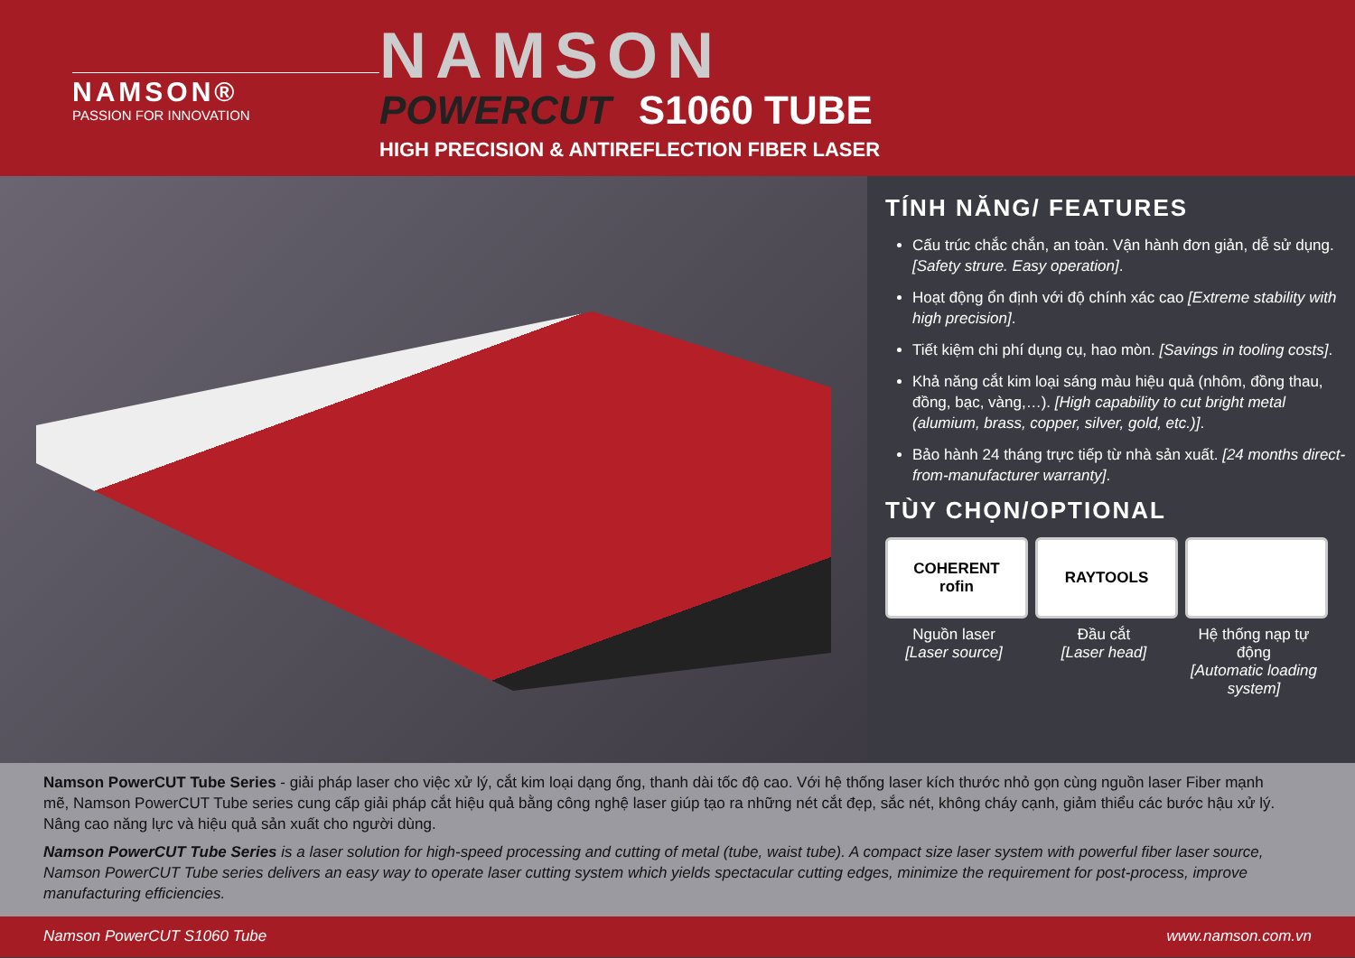NAMSON®
PASSION FOR INNOVATION
NAMSON
POWERCUT S1060 TUBE
HIGH PRECISION & ANTIREFLECTION FIBER LASER
TÍNH NĂNG/ FEATURES
Cấu trúc chắc chắn, an toàn. Vận hành đơn giản, dễ sử dụng. [Safety strure. Easy operation].
Hoạt động ổn định với độ chính xác cao [Extreme stability with high precision].
Tiết kiệm chi phí dụng cụ, hao mòn. [Savings in tooling costs].
Khả năng cắt kim loại sáng màu hiệu quả (nhôm, đồng thau, đồng, bạc, vàng,…). [High capability to cut bright metal (alumium, brass, copper, silver, gold, etc.)].
Bảo hành 24 tháng trực tiếp từ nhà sản xuất. [24 months direct-from-manufacturer warranty].
TÙY CHỌN/OPTIONAL
COHERENT
rofin
Nguồn laser
[Laser source]
RAYTOOLS
Đầu cắt
[Laser head]
Hệ thống nạp tự động
[Automatic loading system]
Namson PowerCUT Tube Series - giải pháp laser cho việc xử lý, cắt kim loại dạng ống, thanh dài tốc độ cao. Với hệ thống laser kích thước nhỏ gọn cùng nguồn laser Fiber mạnh mẽ, Namson PowerCUT Tube series cung cấp giải pháp cắt hiệu quả bằng công nghệ laser giúp tạo ra những nét cắt đẹp, sắc nét, không cháy cạnh, giảm thiểu các bước hậu xử lý. Nâng cao năng lực và hiệu quả sản xuất cho người dùng.
Namson PowerCUT Tube Series is a laser solution for high-speed processing and cutting of metal (tube, waist tube). A compact size laser system with powerful fiber laser source, Namson PowerCUT Tube series delivers an easy way to operate laser cutting system which yields spectacular cutting edges, minimize the requirement for post-process, improve manufacturing efficiencies.
Namson PowerCUT S1060 Tube www.namson.com.vn